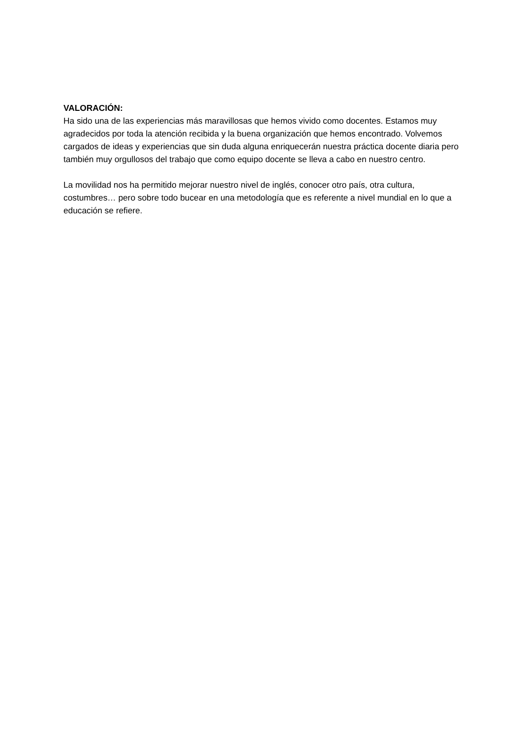VALORACIÓN:
Ha sido una de las experiencias más maravillosas que hemos vivido como docentes. Estamos muy agradecidos por toda la atención recibida y la buena organización que hemos encontrado. Volvemos cargados de ideas y experiencias que sin duda alguna enriquecerán nuestra práctica docente diaria pero también muy orgullosos del trabajo que como equipo docente se lleva a cabo en nuestro centro.
La movilidad nos ha permitido mejorar nuestro nivel de inglés, conocer otro país, otra cultura, costumbres… pero sobre todo bucear en una metodología que es referente a nivel mundial en lo que a educación se refiere.